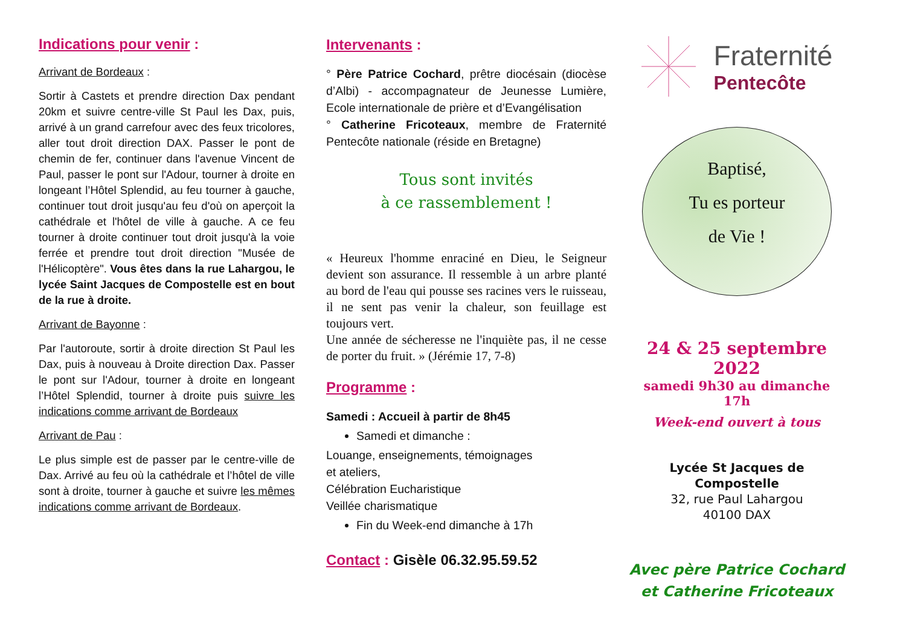Indications pour venir :
Arrivant de Bordeaux :
Sortir à Castets et prendre direction Dax pendant 20km et suivre centre-ville St Paul les Dax, puis, arrivé à un grand carrefour avec des feux tricolores, aller tout droit direction DAX. Passer le pont de chemin de fer, continuer dans l'avenue Vincent de Paul, passer le pont sur l'Adour, tourner à droite en longeant l’Hôtel Splendid, au feu tourner à gauche, continuer tout droit jusqu'au feu d'où on aperçoit la cathédrale et l'hôtel de ville à gauche. A ce feu tourner à droite continuer tout droit jusqu'à la voie ferrée et prendre tout droit direction "Musée de l'Hélicoptère". Vous êtes dans la rue Lahargou, le lycée Saint Jacques de Compostelle est en bout de la rue à droite.
Arrivant de Bayonne :
Par l'autoroute, sortir à droite direction St Paul les Dax, puis à nouveau à Droite direction Dax. Passer le pont sur l'Adour, tourner à droite en longeant l’Hôtel Splendid, tourner à droite puis suivre les indications comme arrivant de Bordeaux
Arrivant de Pau :
Le plus simple est de passer par le centre-ville de Dax. Arrivé au feu où la cathédrale et l’hôtel de ville sont à droite, tourner à gauche et suivre les mêmes indications comme arrivant de Bordeaux.
Intervenants :
° Père Patrice Cochard, prêtre diocésain (diocèse d’Albi) - accompagnateur de Jeunesse Lumière, Ecole internationale de prière et d’Evangélisation
° Catherine Fricoteaux, membre de Fraternité Pentecôte nationale (réside en Bretagne)
Tous sont invités
à ce rassemblement !
« Heureux l'homme enraciné en Dieu, le Seigneur devient son assurance. Il ressemble à un arbre planté au bord de l'eau qui pousse ses racines vers le ruisseau, il ne sent pas venir la chaleur, son feuillage est toujours vert.
Une année de sécheresse ne l'inquiète pas, il ne cesse de porter du fruit. » (Jérémie 17, 7-8)
Programme :
Samedi : Accueil à partir de 8h45
Samedi et dimanche :
Louange, enseignements, témoignages
et ateliers,
Célébration Eucharistique
Veillée charismatique
Fin du Week-end dimanche à 17h
Contact : Gisèle 06.32.95.59.52
Fraternité
Pentecôte
Baptisé,
Tu es porteur
de Vie !
24 & 25 septembre 2022
samedi 9h30 au dimanche 17h
Week-end ouvert à tous
Lycée St Jacques de Compostelle
32, rue Paul Lahargou
40100 DAX
Avec père Patrice Cochard
et Catherine Fricoteaux